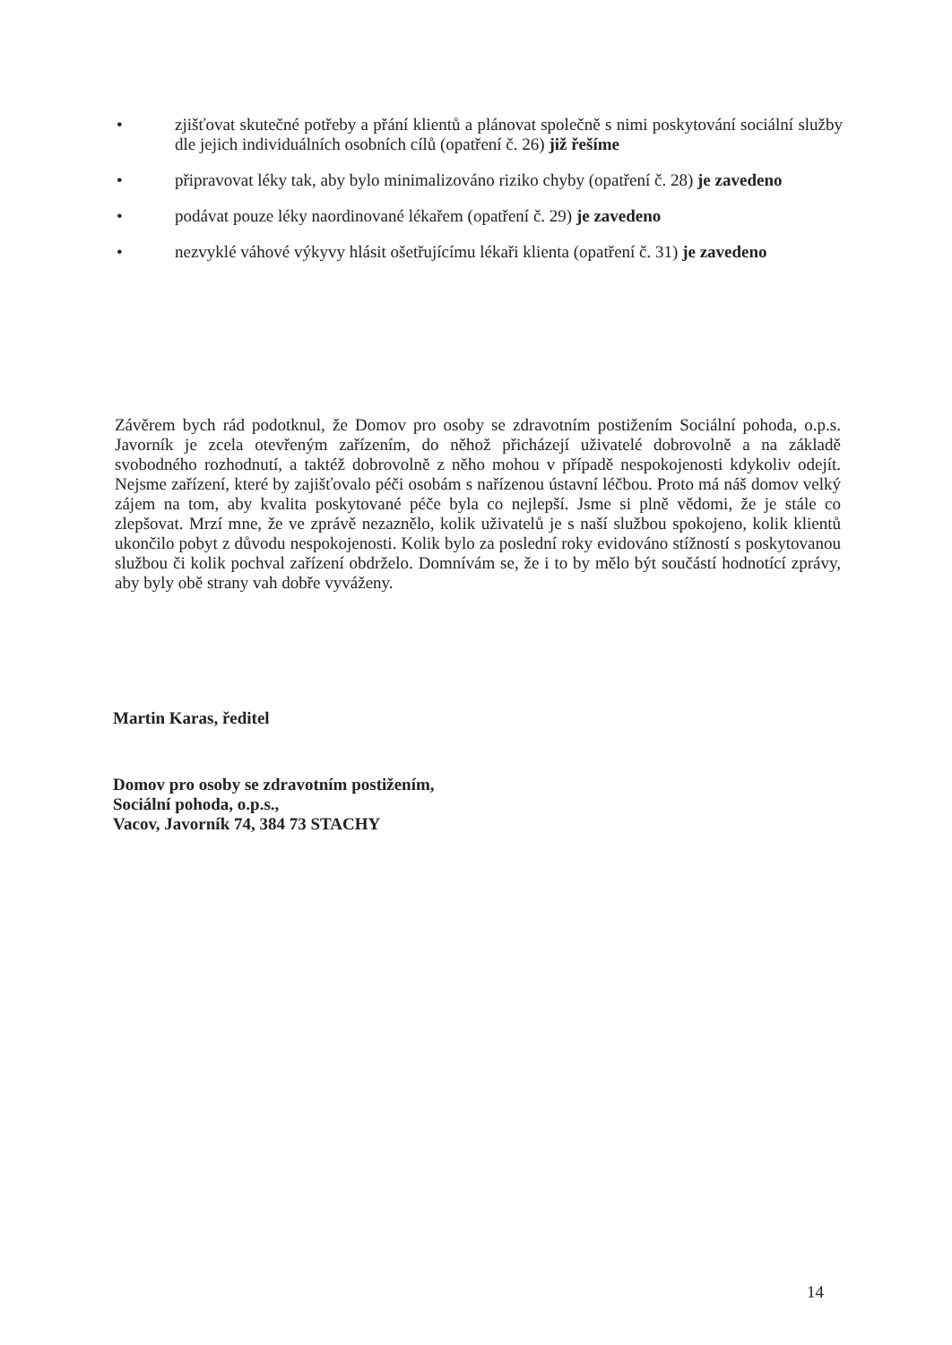• zjišťovat skutečné potřeby a přání klientů a plánovat společně s nimi poskytování sociální služby dle jejich individuálních osobních cílů (opatření č. 26) již řešíme
• připravovat léky tak, aby bylo minimalizováno riziko chyby (opatření č. 28) je zavedeno
• podávat pouze léky naordinované lékařem (opatření č. 29) je zavedeno
• nezvyklé váhové výkyvy hlásit ošetřujícímu lékaři klienta (opatření č. 31) je zavedeno
Závěrem bych rád podotknul, že Domov pro osoby se zdravotním postižením Sociální pohoda, o.p.s. Javorník je zcela otevřeným zařízením, do něhož přicházejí uživatelé dobrovolně a na základě svobodného rozhodnutí, a taktéž dobrovolně z něho mohou v případě nespokojenosti kdykoliv odejít. Nejsme zařízení, které by zajišťovalo péči osobám s nařízenou ústavní léčbou. Proto má náš domov velký zájem na tom, aby kvalita poskytované péče byla co nejlepší. Jsme si plně vědomi, že je stále co zlepšovat. Mrzí mne, že ve zprávě nezaznělo, kolik uživatelů je s naší službou spokojeno, kolik klientů ukončilo pobyt z důvodu nespokojenosti. Kolik bylo za poslední roky evidováno stížností s poskytovanou službou či kolik pochval zařízení obdrželo. Domnívám se, že i to by mělo být součástí hodnotící zprávy, aby byly obě strany vah dobře vyváženy.
Martin Karas, ředitel
Domov pro osoby se zdravotním postižením,
Sociální pohoda, o.p.s.,
Vacov, Javorník 74, 384 73 STACHY
14